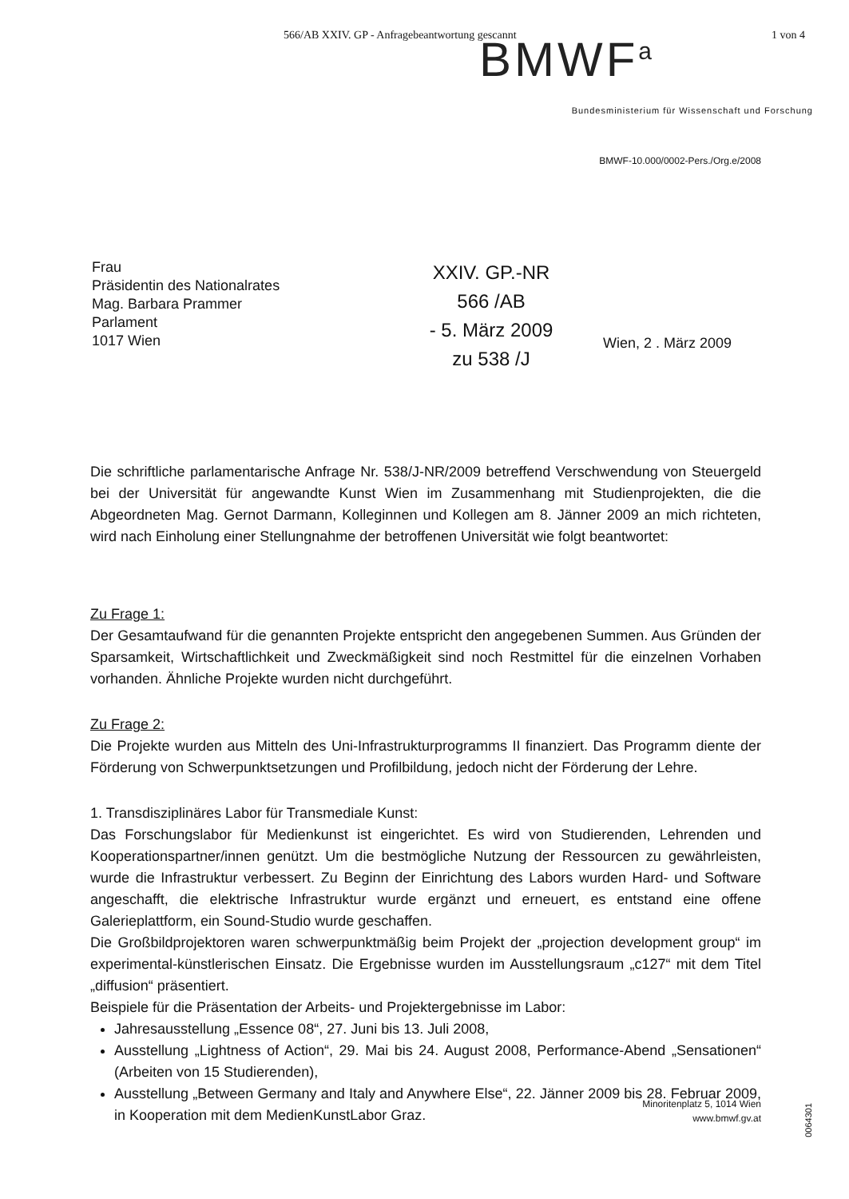566/AB XXIV. GP - Anfragebeantwortung gescannt 1 von 4
BMWF<sup>a</sup>
Bundesministerium für Wissenschaft und Forschung
BMWF-10.000/0002-Pers./Org.e/2008
Frau
Präsidentin des Nationalrates
Mag. Barbara Prammer
Parlament
1017 Wien
XXIV. GP.-NR
566 /AB
- 5. März 2009
zu 538 /J
Wien, 2 . März 2009
Die schriftliche parlamentarische Anfrage Nr. 538/J-NR/2009 betreffend Verschwendung von Steuergeld bei der Universität für angewandte Kunst Wien im Zusammenhang mit Studienprojekten, die die Abgeordneten Mag. Gernot Darmann, Kolleginnen und Kollegen am 8. Jänner 2009 an mich richteten, wird nach Einholung einer Stellungnahme der betroffenen Universität wie folgt beantwortet:
Zu Frage 1:
Der Gesamtaufwand für die genannten Projekte entspricht den angegebenen Summen. Aus Gründen der Sparsamkeit, Wirtschaftlichkeit und Zweckmäßigkeit sind noch Restmittel für die einzelnen Vorhaben vorhanden. Ähnliche Projekte wurden nicht durchgeführt.
Zu Frage 2:
Die Projekte wurden aus Mitteln des Uni-Infrastrukturprogramms II finanziert. Das Programm diente der Förderung von Schwerpunktsetzungen und Profilbildung, jedoch nicht der Förderung der Lehre.
1. Transdisziplinäres Labor für Transmediale Kunst:
Das Forschungslabor für Medienkunst ist eingerichtet. Es wird von Studierenden, Lehrenden und Kooperationspartner/innen genützt. Um die bestmögliche Nutzung der Ressourcen zu gewährleisten, wurde die Infrastruktur verbessert. Zu Beginn der Einrichtung des Labors wurden Hard- und Software angeschafft, die elektrische Infrastruktur wurde ergänzt und erneuert, es entstand eine offene Galerieplattform, ein Sound-Studio wurde geschaffen.
Die Großbildprojektoren waren schwerpunktmäßig beim Projekt der „projection development group“ im experimental-künstlerischen Einsatz. Die Ergebnisse wurden im Ausstellungsraum „c127“ mit dem Titel „diffusion“ präsentiert.
Beispiele für die Präsentation der Arbeits- und Projektergebnisse im Labor:
Jahresausstellung „Essence 08“, 27. Juni bis 13. Juli 2008,
Ausstellung „Lightness of Action“, 29. Mai bis 24. August 2008, Performance-Abend „Sensationen“ (Arbeiten von 15 Studierenden),
Ausstellung „Between Germany and Italy and Anywhere Else“, 22. Jänner 2009 bis 28. Februar 2009, in Kooperation mit dem MedienKunstLabor Graz.
Minoritenplatz 5, 1014 Wien
www.bmwf.gv.at
0064301